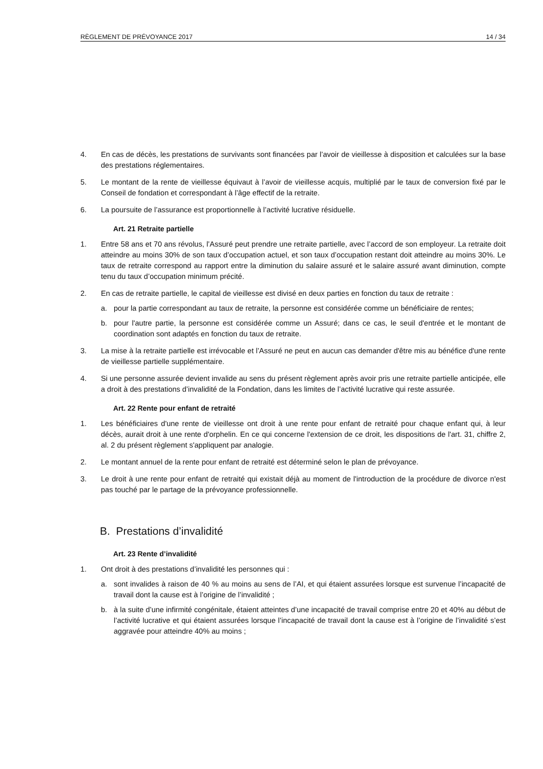RÈGLEMENT DE PRÉVOYANCE 2017 14 / 34
4. En cas de décès, les prestations de survivants sont financées par l’avoir de vieillesse à disposition et calculées sur la base des prestations réglementaires.
5. Le montant de la rente de vieillesse équivaut à l’avoir de vieillesse acquis, multiplié par le taux de conversion fixé par le Conseil de fondation et correspondant à l’âge effectif de la retraite.
6. La poursuite de l’assurance est proportionnelle à l’activité lucrative résiduelle.
Art. 21 Retraite partielle
1. Entre 58 ans et 70 ans révolus, l’Assuré peut prendre une retraite partielle, avec l’accord de son employeur. La retraite doit atteindre au moins 30% de son taux d’occupation actuel, et son taux d’occupation restant doit atteindre au moins 30%. Le taux de retraite correspond au rapport entre la diminution du salaire assuré et le salaire assuré avant diminution, compte tenu du taux d’occupation minimum précité.
2. En cas de retraite partielle, le capital de vieillesse est divisé en deux parties en fonction du taux de retraite :
a. pour la partie correspondant au taux de retraite, la personne est considérée comme un bénéficiaire de rentes;
b. pour l'autre partie, la personne est considérée comme un Assuré; dans ce cas, le seuil d'entrée et le montant de coordination sont adaptés en fonction du taux de retraite.
3. La mise à la retraite partielle est irrévocable et l’Assuré ne peut en aucun cas demander d'être mis au bénéfice d'une rente de vieillesse partielle supplémentaire.
4. Si une personne assurée devient invalide au sens du présent règlement après avoir pris une retraite partielle anticipée, elle a droit à des prestations d’invalidité de la Fondation, dans les limites de l’activité lucrative qui reste assurée.
Art. 22 Rente pour enfant de retraité
1. Les bénéficiaires d'une rente de vieillesse ont droit à une rente pour enfant de retraité pour chaque enfant qui, à leur décès, aurait droit à une rente d'orphelin. En ce qui concerne l'extension de ce droit, les dispositions de l'art. 31, chiffre 2, al. 2 du présent règlement s'appliquent par analogie.
2. Le montant annuel de la rente pour enfant de retraité est déterminé selon le plan de prévoyance.
3. Le droit à une rente pour enfant de retraité qui existait déjà au moment de l'introduction de la procédure de divorce n'est pas touché par le partage de la prévoyance professionnelle.
B. Prestations d’invalidité
Art. 23 Rente d’invalidité
1. Ont droit à des prestations d’invalidité les personnes qui :
a. sont invalides à raison de 40 % au moins au sens de l’AI, et qui étaient assurées lorsque est survenue l’incapacité de travail dont la cause est à l’origine de l’invalidité ;
b. à la suite d’une infirmité congénitale, étaient atteintes d’une incapacité de travail comprise entre 20 et 40% au début de l’activité lucrative et qui étaient assurées lorsque l’incapacité de travail dont la cause est à l’origine de l’invalidité s’est aggravée pour atteindre 40% au moins ;